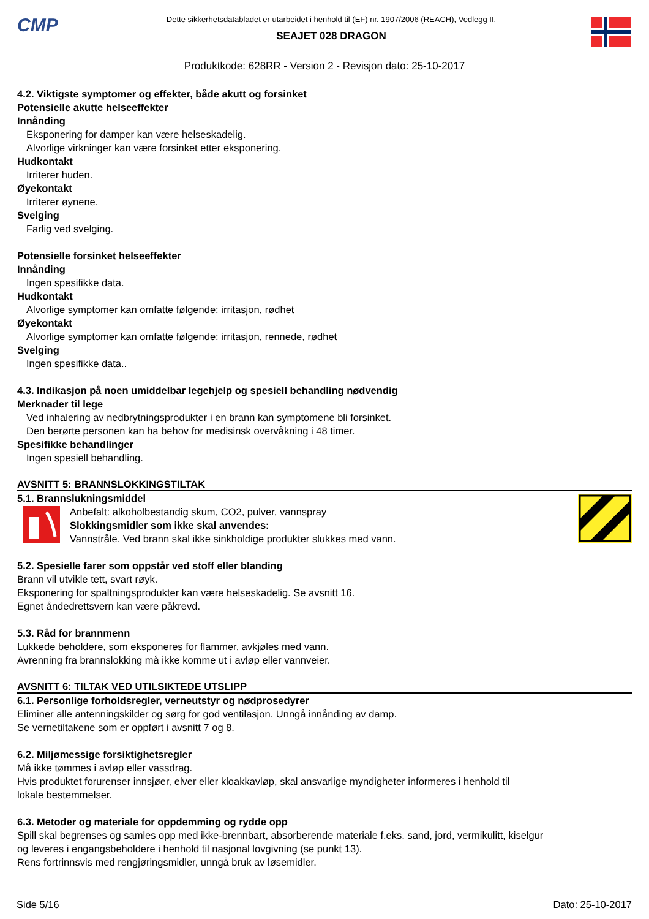CMP
Dette sikkerhetsdatabladet er utarbeidet i henhold til (EF) nr. 1907/2006 (REACH), Vedlegg II.
SEAJET 028 DRAGON
Produktkode: 628RR - Version 2 - Revisjon dato: 25-10-2017
4.2. Viktigste symptomer og effekter, både akutt og forsinket
Potensielle akutte helseeffekter
Innånding
Eksponering for damper kan være helseskadelig.
Alvorlige virkninger kan være forsinket etter eksponering.
Hudkontakt
Irriterer huden.
Øyekontakt
Irriterer øynene.
Svelging
Farlig ved svelging.
Potensielle forsinket helseeffekter
Innånding
Ingen spesifikke data.
Hudkontakt
Alvorlige symptomer kan omfatte følgende: irritasjon, rødhet
Øyekontakt
Alvorlige symptomer kan omfatte følgende: irritasjon, rennede, rødhet
Svelging
Ingen spesifikke data..
4.3. Indikasjon på noen umiddelbar legehjelp og spesiell behandling nødvendig
Merknader til lege
Ved inhalering av nedbrytningsprodukter i en brann kan symptomene bli forsinket.
Den berørte personen kan ha behov for medisinsk overvåkning i 48 timer.
Spesifikke behandlinger
Ingen spesiell behandling.
AVSNITT 5: BRANNSLOKKINGSTILTAK
5.1. Brannslukningsmiddel
Anbefalt: alkoholbestandig skum, CO2, pulver, vannspray
Slokkingsmidler som ikke skal anvendes:
Vannstråle. Ved brann skal ikke sinkholdige produkter slukkes med vann.
5.2. Spesielle farer som oppstår ved stoff eller blanding
Brann vil utvikle tett, svart røyk.
Eksponering for spaltningsprodukter kan være helseskadelig. Se avsnitt 16.
Egnet åndedrettsvern kan være påkrevd.
5.3. Råd for brannmenn
Lukkede beholdere, som eksponeres for flammer, avkjøles med vann.
Avrenning fra brannslokking må ikke komme ut i avløp eller vannveier.
AVSNITT 6: TILTAK VED UTILSIKTEDE UTSLIPP
6.1. Personlige forholdsregler, verneutstyr og nødprosedyrer
Eliminer alle antenningskilder og sørg for god ventilasjon. Unngå innånding av damp.
Se vernetiltakene som er oppført i avsnitt 7 og 8.
6.2. Miljømessige forsiktighetsregler
Må ikke tømmes i avløp eller vassdrag.
Hvis produktet forurenser innsjøer, elver eller kloakkavløp, skal ansvarlige myndigheter informeres i henhold til
lokale bestemmelser.
6.3. Metoder og materiale for oppdemming og rydde opp
Spill skal begrenses og samles opp med ikke-brennbart, absorberende materiale f.eks. sand, jord, vermikulitt, kiselgur
og leveres i engangsbeholdere i henhold til nasjonal lovgivning (se punkt 13).
Rens fortrinnsvis med rengjøringsmidler, unngå bruk av løsemidler.
Side 5/16 Dato: 25-10-2017